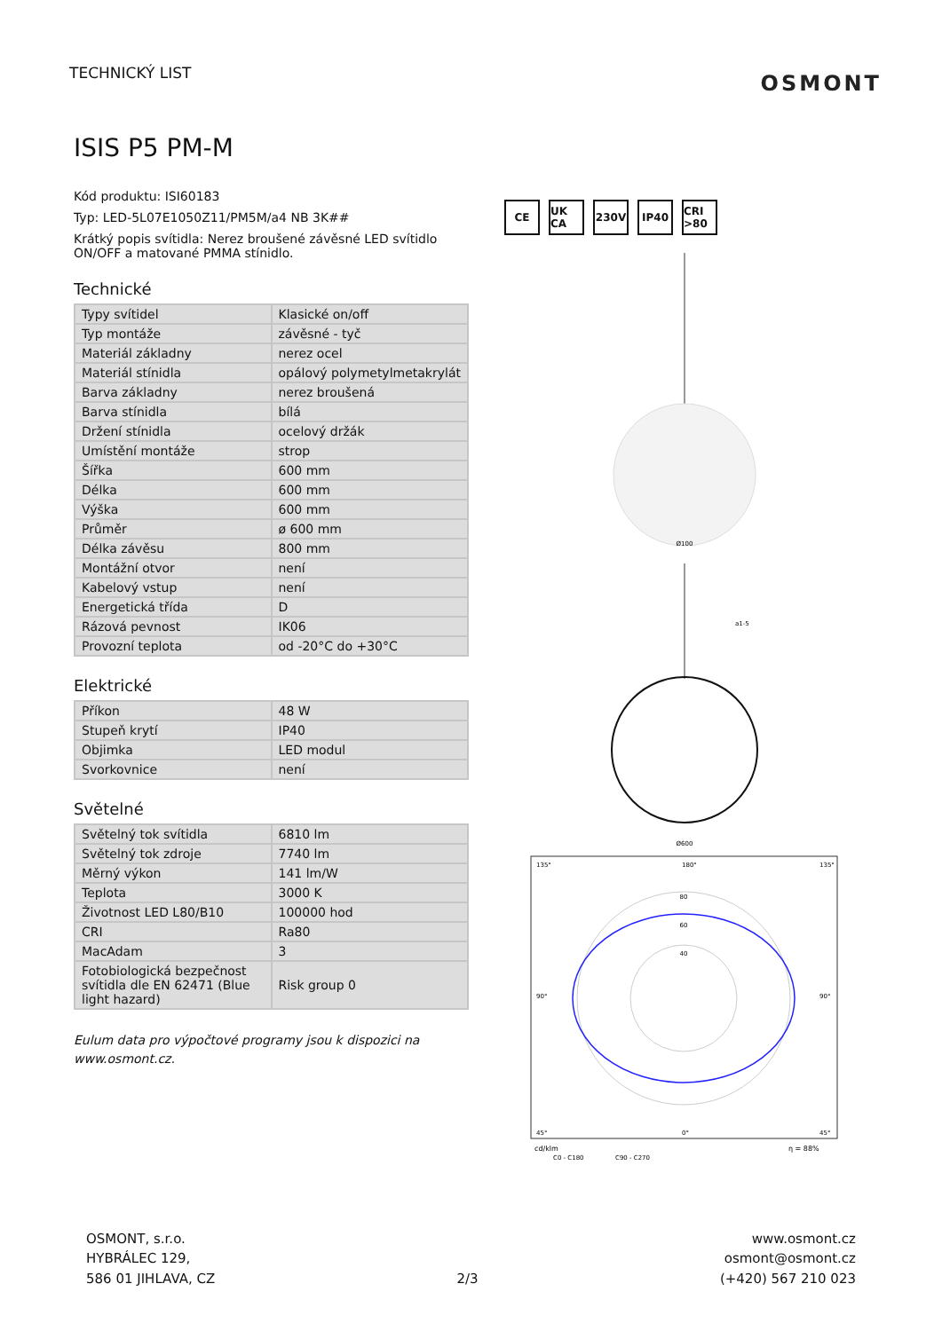TECHNICKÝ LIST
OSMONT
ISIS P5 PM-M
Kód produktu: ISI60183
Typ: LED-5L07E1050Z11/PM5M/a4 NB 3K##
Krátký popis svítidla: Nerez broušené závěsné LED svítidlo ON/OFF a matované PMMA stínidlo.
Technické
| Typy svítidel | Klasické on/off |
| Typ montáže | závěsné - tyč |
| Materiál základny | nerez ocel |
| Materiál stínidla | opálový polymetylmetakrylát |
| Barva základny | nerez broušená |
| Barva stínidla | bílá |
| Držení stínidla | ocelový držák |
| Umístění montáže | strop |
| Šířka | 600 mm |
| Délka | 600 mm |
| Výška | 600 mm |
| Průměr | ø 600 mm |
| Délka závěsu | 800 mm |
| Montážní otvor | není |
| Kabelový vstup | není |
| Energetická třída | D |
| Rázová pevnost | IK06 |
| Provozní teplota | od -20°C do +30°C |
Elektrické
| Příkon | 48 W |
| Stupeň krytí | IP40 |
| Objimka | LED modul |
| Svorkovnice | není |
Světelné
| Světelný tok svítidla | 6810 lm |
| Světelný tok zdroje | 7740 lm |
| Měrný výkon | 141 lm/W |
| Teplota | 3000 K |
| Životnost LED L80/B10 | 100000 hod |
| CRI | Ra80 |
| MacAdam | 3 |
| Fotobiologická bezpečnost svítidla dle EN 62471 (Blue light hazard) | Risk group 0 |
Eulum data pro výpočtové programy jsou k dispozici na www.osmont.cz.
CE UK CA 230V IP40 CRI >80
Ø100
Ø600
a1-5
80
60
40
135°
180°
135°
90°
90°
45°
0°
45°
cd/klm
η = 88%
C0 - C180
C90 - C270
OSMONT, s.r.o.
HYBRÁLEC 129,
586 01 JIHLAVA, CZ
2/3
www.osmont.cz
osmont@osmont.cz
(+420) 567 210 023